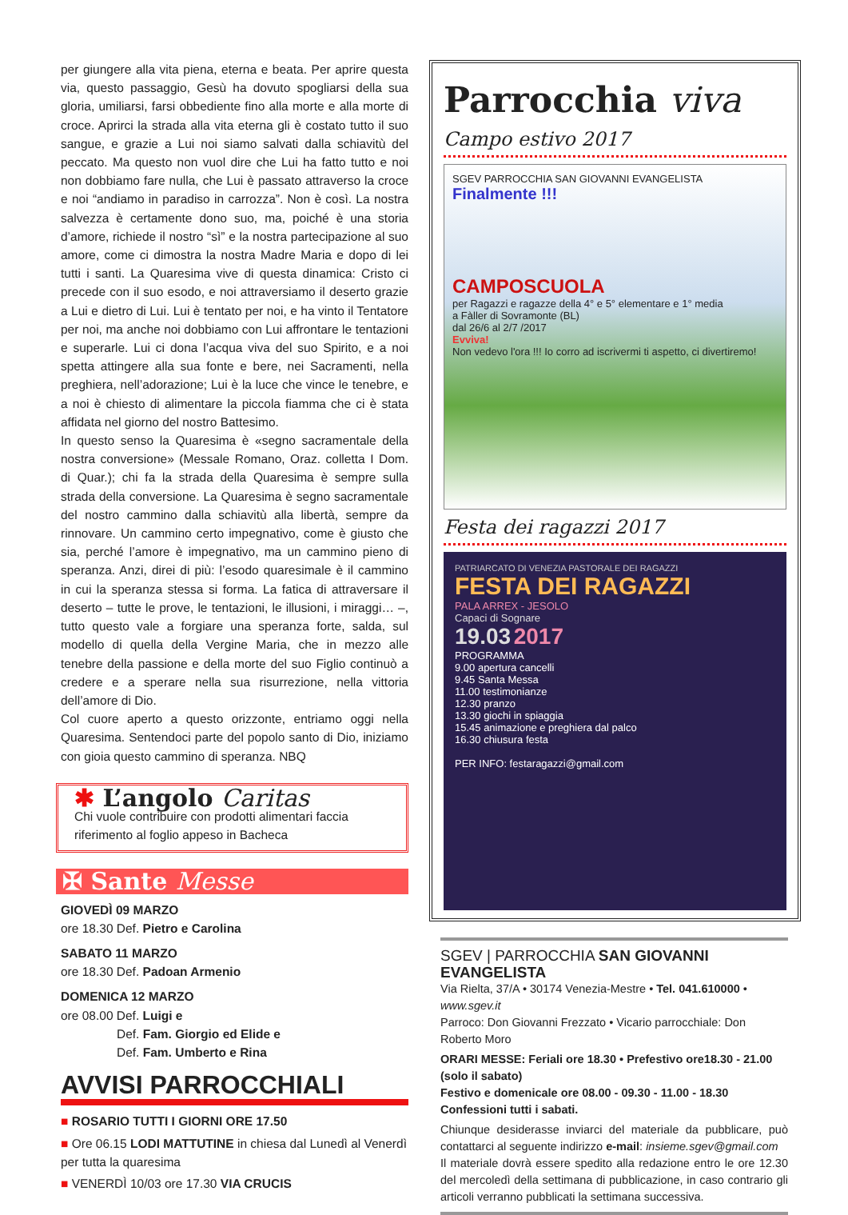per giungere alla vita piena, eterna e beata. Per aprire questa via, questo passaggio, Gesù ha dovuto spogliarsi della sua gloria, umiliarsi, farsi obbediente fino alla morte e alla morte di croce. Aprirci la strada alla vita eterna gli è costato tutto il suo sangue, e grazie a Lui noi siamo salvati dalla schiavitù del peccato. Ma questo non vuol dire che Lui ha fatto tutto e noi non dobbiamo fare nulla, che Lui è passato attraverso la croce e noi “andiamo in paradiso in carrozza”. Non è così. La nostra salvezza è certamente dono suo, ma, poiché è una storia d’amore, richiede il nostro “sì” e la nostra partecipazione al suo amore, come ci dimostra la nostra Madre Maria e dopo di lei tutti i santi. La Quaresima vive di questa dinamica: Cristo ci precede con il suo esodo, e noi attraversiamo il deserto grazie a Lui e dietro di Lui. Lui è tentato per noi, e ha vinto il Tentatore per noi, ma anche noi dobbiamo con Lui affrontare le tentazioni e superarle. Lui ci dona l’acqua viva del suo Spirito, e a noi spetta attingere alla sua fonte e bere, nei Sacramenti, nella preghiera, nell’adorazione; Lui è la luce che vince le tenebre, e a noi è chiesto di alimentare la piccola fiamma che ci è stata affidata nel giorno del nostro Battesimo.
In questo senso la Quaresima è «segno sacramentale della nostra conversione» (Messale Romano, Oraz. colletta I Dom. di Quar.); chi fa la strada della Quaresima è sempre sulla strada della conversione. La Quaresima è segno sacramentale del nostro cammino dalla schiavitù alla libertà, sempre da rinnovare. Un cammino certo impegnativo, come è giusto che sia, perché l’amore è impegnativo, ma un cammino pieno di speranza. Anzi, direi di più: l’esodo quaresimale è il cammino in cui la speranza stessa si forma. La fatica di attraversare il deserto – tutte le prove, le tentazioni, le illusioni, i miraggi… –, tutto questo vale a forgiare una speranza forte, salda, sul modello di quella della Vergine Maria, che in mezzo alle tenebre della passione e della morte del suo Figlio continuò a credere e a sperare nella sua risurrezione, nella vittoria dell’amore di Dio.
Col cuore aperto a questo orizzonte, entriamo oggi nella Quaresima. Sentendoci parte del popolo santo di Dio, iniziamo con gioia questo cammino di speranza. NBQ
✱ L’angolo Caritas
Chi vuole contribuire con prodotti alimentari faccia riferimento al foglio appeso in Bacheca
✠ Sante Messe
GIOVEDÌ 09 MARZO
ore 18.30 Def. Pietro e Carolina
SABATO 11 MARZO
ore 18.30 Def. Padoan Armenio
DOMENICA 12 MARZO
ore 08.00 Def. Luigi e
Def. Fam. Giorgio ed Elide e
Def. Fam. Umberto e Rina
AVVISI PARROCCHIALI
■ ROSARIO TUTTI I GIORNI ORE 17.50
■ Ore 06.15 LODI MATTUTINE in chiesa dal Lunedì al Venerdì per tutta la quaresima
■ VENERDÌ 10/03 ore 17.30 VIA CRUCIS
Parrocchia viva
Campo estivo 2017
SGEV PARROCCHIA SAN GIOVANNI EVANGELISTA
Finalmente !!!
CAMPOSCUOLA
per Ragazzi e ragazze della 4° e 5° elementare e 1° media
a Fàller di Sovramonte (BL)
dal 26/6 al 2/7 /2017
Evviva!
Non vedevo l'ora !!! Io corro ad iscrivermi ti aspetto, ci divertiremo!
Festa dei ragazzi 2017
PATRIARCATO DI VENEZIA PASTORALE DEI RAGAZZI
FESTA DEI RAGAZZI
PALA ARREX - JESOLO
Capaci di Sognare
19.03 2017
PROGRAMMA
9.00 apertura cancelli
9.45 Santa Messa
11.00 testimonianze
12.30 pranzo
13.30 giochi in spiaggia
15.45 animazione e preghiera dal palco
16.30 chiusura festa
PER INFO: festaragazzi@gmail.com
SGEV | PARROCCHIA SAN GIOVANNI EVANGELISTA
Via Rielta, 37/A • 30174 Venezia-Mestre • Tel. 041.610000 • www.sgev.it
Parroco: Don Giovanni Frezzato • Vicario parrocchiale: Don Roberto Moro
ORARI MESSE: Feriali ore 18.30 • Prefestivo ore18.30 - 21.00 (solo il sabato)
Festivo e domenicale ore 08.00 - 09.30 - 11.00 - 18.30
Confessioni tutti i sabati.
Chiunque desiderasse inviarci del materiale da pubblicare, può contattarci al seguente indirizzo e-mail: insieme.sgev@gmail.com
Il materiale dovrà essere spedito alla redazione entro le ore 12.30 del mercoledì della settimana di pubblicazione, in caso contrario gli articoli verranno pubblicati la settimana successiva.